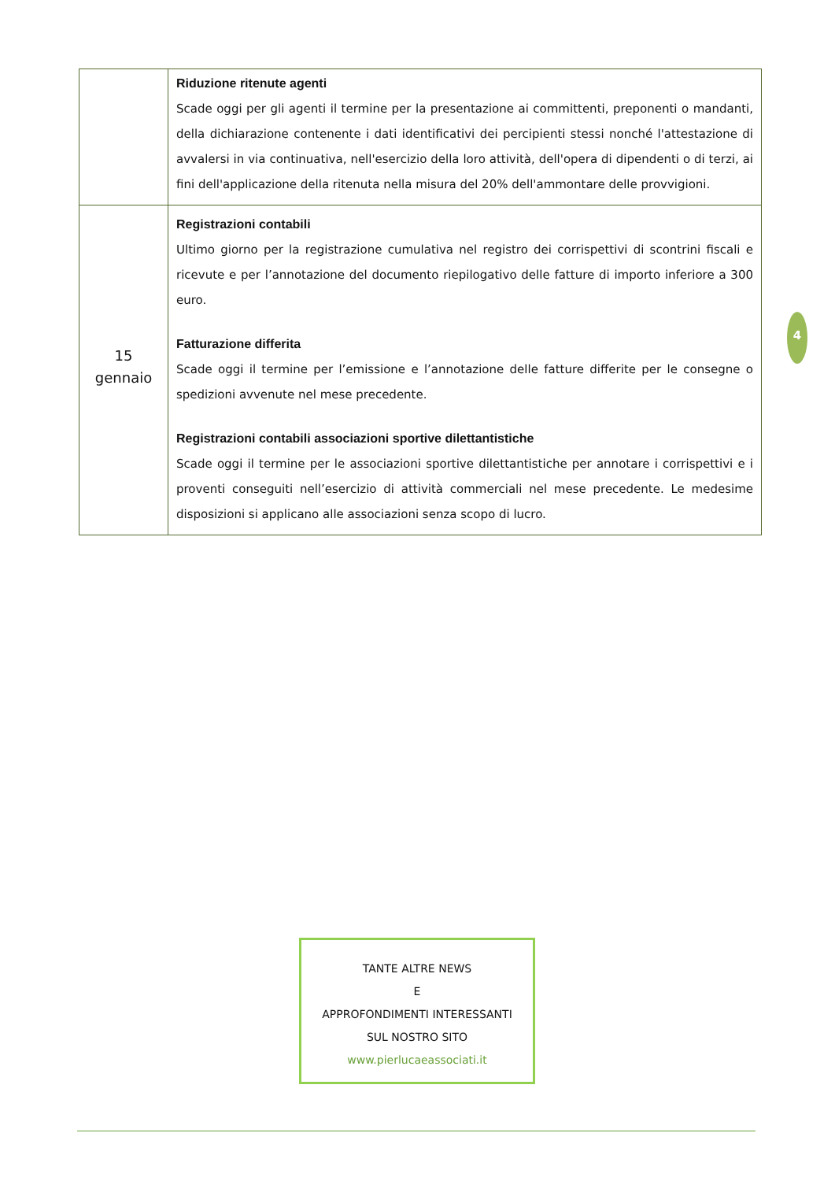| | Riduzione ritenute agenti Scade oggi per gli agenti il termine per la presentazione ai committenti, preponenti o mandanti, della dichiarazione contenente i dati identificativi dei percipienti stessi nonché l'attestazione di avvalersi in via continuativa, nell'esercizio della loro attività, dell'opera di dipendenti o di terzi, ai fini dell'applicazione della ritenuta nella misura del 20% dell'ammontare delle provvigioni. |
| 15 gennaio | Registrazioni contabili Ultimo giorno per la registrazione cumulativa nel registro dei corrispettivi di scontrini fiscali e ricevute e per l’annotazione del documento riepilogativo delle fatture di importo inferiore a 300 euro. Fatturazione differita Scade oggi il termine per l’emissione e l’annotazione delle fatture differite per le consegne o spedizioni avvenute nel mese precedente. Registrazioni contabili associazioni sportive dilettantistiche Scade oggi il termine per le associazioni sportive dilettantistiche per annotare i corrispettivi e i proventi conseguiti nell’esercizio di attività commerciali nel mese precedente. Le medesime disposizioni si applicano alle associazioni senza scopo di lucro. |
4
TANTE ALTRE NEWS
E
APPROFONDIMENTI INTERESSANTI
SUL NOSTRO SITO
www.pierlucaeassociati.it